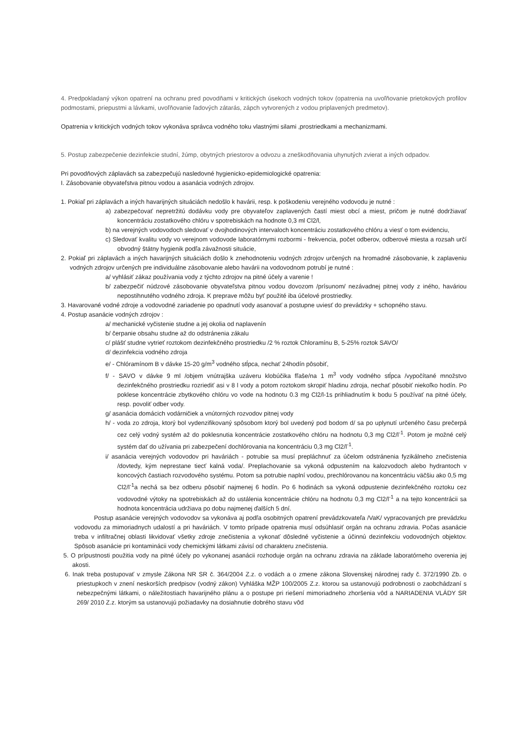4. Predpokladaný výkon opatrení na ochranu pred povodňami v kritických úsekoch vodných tokov (opatrenia na uvoľňovanie prietokových profilov podmostami, priepustmi a lávkami, uvoľňovanie ľadových zátarás, zápch vytvorených z vodou priplavených predmetov).
Opatrenia v kritických vodných tokov vykonáva správca vodného toku vlastnými silami ,prostriedkami a mechanizmami.
5. Postup zabezpečenie dezinfekcie studní, žúmp, obytných priestorov a odvozu a zneškodňovania uhynutých zvierat a iných odpadov.
Pri povodňových záplavách sa zabezpečujú nasledovné hygienicko-epidemiologické opatrenia:
I. Zásobovanie obyvateľstva pitnou vodou a asanácia vodných zdrojov.
1. Pokiaľ pri záplavách a iných havarijných situáciách nedošlo k havárii, resp. k poškodeniu verejného vodovodu je nutné :
a) zabezpečovať nepretržitú dodávku vody pre obyvateľov zaplavených častí miest obcí a miest, pričom je nutné dodržiavať koncentráciu zostatkového chlóru v spotrebiskách na hodnote 0,3 ml Cl2/l,
b) na verejných vodovodoch sledovať v dvojhodinových intervaloch koncentráciu zostatkového chlóru a viesť o tom evidenciu,
c) Sledovať kvalitu vody vo verejnom vodovode laboratórnymi rozbormi - frekvencia, počet odberov, odberové miesta a rozsah určí obvodný štátny hygienik podľa závažnosti situácie,
2. Pokiaľ pri záplavách a iných havarijných situáciách došlo k znehodnoteniu vodných zdrojov určených na hromadné zásobovanie, k zaplaveniu vodných zdrojov určených pre individuálne zásobovanie alebo havárii na vodovodnom potrubí je nutné :
a/ vyhlásiť zákaz používania vody z týchto zdrojov na pitné účely a varenie !
b/ zabezpečiť núdzové zásobovanie obyvateľstva pitnou vodou dovozom /prísunom/ nezávadnej pitnej vody z iného, haváriou nepostihnutého vodného zdroja. K preprave môžu byť použité iba účelové prostriedky.
3. Havarované vodné zdroje a vodovodné zariadenie po opadnutí vody asanovať a postupne uviesť do prevádzky + schopného stavu.
4. Postup asanácie vodných zdrojov :
a/ mechanické vyčistenie studne a jej okolia od naplavenín
b/ čerpanie obsahu studne až do odstránenia zákalu
c/ plášť studne vytrieť roztokom dezinfekčného prostriedku /2 % roztok Chloramínu B, 5-25% roztok SAVO/
d/ dezinfekcia vodného zdroja
e/ - Chlóramínom B v dávke 15-20 g/m<sup>3</sup> vodného stĺpca, nechať 24hodín pôsobiť,
f/ - SAVO v dávke 9 ml /objem vnútrajška uzáveru klobúčika fľaše/na 1 m<sup>3</sup> vody vodného stĺpca /vypočítané množstvo dezinfekčného prostriedku rozriediť asi v 8 l vody a potom roztokom skropiť hladinu zdroja, nechať pôsobiť niekoľko hodín. Po poklese koncentrácie zbytkového chlóru vo vode na hodnotu 0.3 mg Cl2/l-1s prihliadnutím k bodu 5 používať na pitné účely, resp. povoliť odber vody.
g/ asanácia domácich vodárničiek a vnútorných rozvodov pitnej vody
h/ - voda zo zdroja, ktorý bol vydenzifikovaný spôsobom ktorý bol uvedený pod bodom d/ sa po uplynutí určeného času prečerpá cez celý vodný systém až do poklesnutia koncentrácie zostatkového chlóru na hodnotu 0,3 mg Cl2/l<sup>-1</sup>. Potom je možné celý systém dať do užívania pri zabezpečení dochlórovania na koncentráciu 0,3 mg Cl2/l<sup>-1</sup>.
i/ asanácia verejných vodovodov pri haváriách - potrubie sa musí prepláchnuť za účelom odstránenia fyzikálneho znečistenia /dovtedy, kým neprestane tiecť kalná voda/. Preplachovanie sa vykoná odpustením na kalozvodoch alebo hydrantoch v koncových častiach rozvodového systému. Potom sa potrubie naplní vodou, prechlórovanou na koncentráciu väčšiu ako 0,5 mg Cl2/l<sup>-1</sup>a nechá sa bez odberu pôsobiť najmenej 6 hodín. Po 6 hodinách sa vykoná odpustenie dezinfekčného roztoku cez vodovodné výtoky na spotrebiskách až do ustálenia koncentrácie chlóru na hodnotu 0,3 mg Cl2/l<sup>-1</sup> a na tejto koncentrácii sa hodnota koncentrácia udržiava po dobu najmenej ďalších 5 dní.
Postup asanácie verejných vodovodov sa vykonáva aj podľa osobitných opatrení prevádzkovateľa /VaK/ vypracovaných pre prevádzku vodovodu za mimoriadnych udalostí a pri haváriách. V tomto prípade opatrenia musí odsúhlasiť orgán na ochranu zdravia. Počas asanácie treba v infiltračnej oblasti likvidovať všetky zdroje znečistenia a vykonať dôsledné vyčistenie a účinnú dezinfekciu vodovodných objektov. Spôsob asanácie pri kontaminácii vody chemickými látkami závisí od charakteru znečistenia.
5. O prípustnosti použitia vody na pitné účely po vykonanej asanácii rozhoduje orgán na ochranu zdravia na základe laboratórneho overenia jej akosti.
6. Inak treba postupovať v zmysle Zákona NR SR č. 364/2004 Z.z. o vodách a o zmene zákona Slovenskej národnej rady č. 372/1990 Zb. o priestupkoch v znení neskorších predpisov (vodný zákon) Vyhláška MŽP 100/2005 Z.z. ktorou sa ustanovujú podrobnosti o zaobchádzaní s nebezpečnými látkami, o náležitostiach havarijného plánu a o postupe pri riešení mimoriadneho zhoršenia vôd a NARIADENIA VLÁDY SR 269/ 2010 Z.z. ktorým sa ustanovujú požiadavky na dosiahnutie dobrého stavu vôd